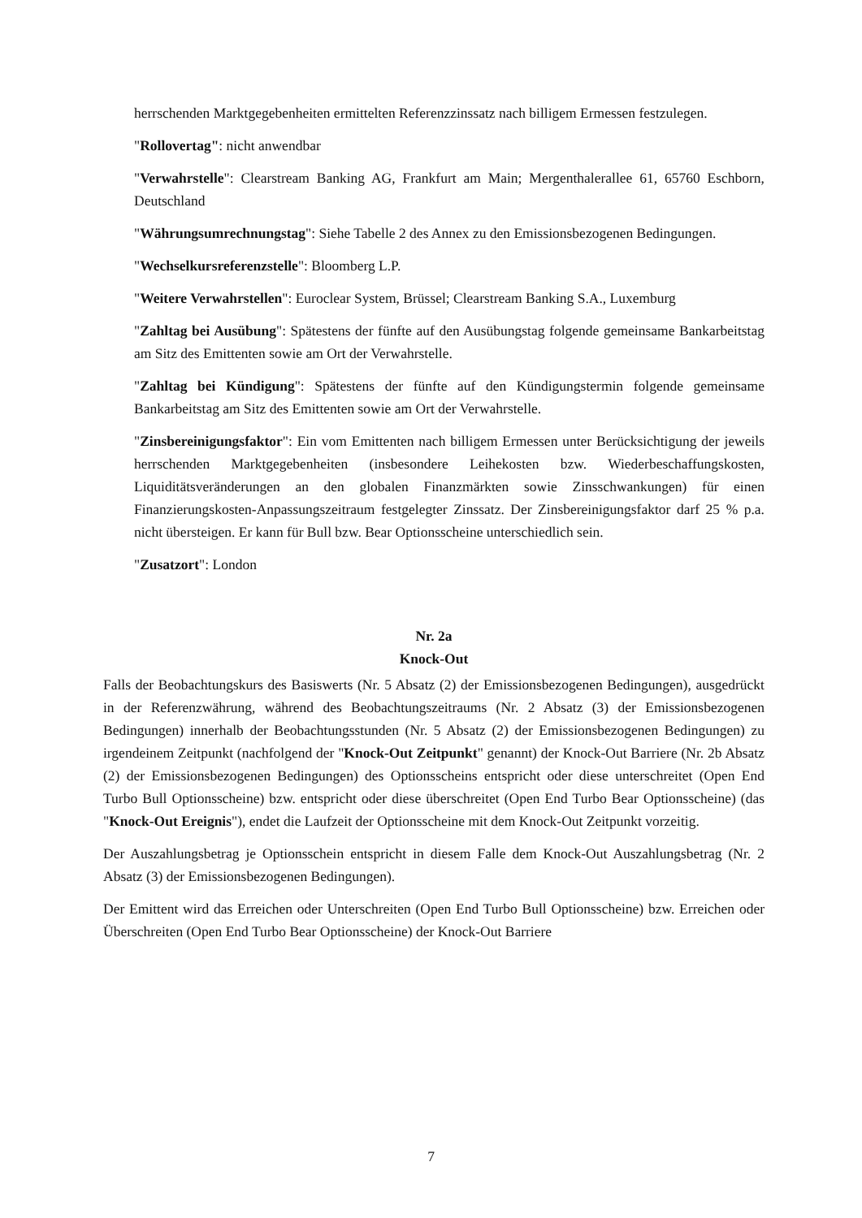herrschenden Marktgegebenheiten ermittelten Referenzzinssatz nach billigem Ermessen festzulegen.
"Rollovertag": nicht anwendbar
"Verwahrstelle": Clearstream Banking AG, Frankfurt am Main; Mergenthalerallee 61, 65760 Eschborn, Deutschland
"Währungsumrechnungstag": Siehe Tabelle 2 des Annex zu den Emissionsbezogenen Bedingungen.
"Wechselkursreferenzstelle": Bloomberg L.P.
"Weitere Verwahrstellen": Euroclear System, Brüssel; Clearstream Banking S.A., Luxemburg
"Zahltag bei Ausübung": Spätestens der fünfte auf den Ausübungstag folgende gemeinsame Bankarbeitstag am Sitz des Emittenten sowie am Ort der Verwahrstelle.
"Zahltag bei Kündigung": Spätestens der fünfte auf den Kündigungstermin folgende gemeinsame Bankarbeitstag am Sitz des Emittenten sowie am Ort der Verwahrstelle.
"Zinsbereinigungsfaktor": Ein vom Emittenten nach billigem Ermessen unter Berücksichtigung der jeweils herrschenden Marktgegebenheiten (insbesondere Leihekosten bzw. Wiederbeschaffungskosten, Liquiditätsveränderungen an den globalen Finanzmärkten sowie Zinsschwankungen) für einen Finanzierungskosten-Anpassungszeitraum festgelegter Zinssatz. Der Zinsbereinigungsfaktor darf 25 % p.a. nicht übersteigen. Er kann für Bull bzw. Bear Optionsscheine unterschiedlich sein.
"Zusatzort": London
Nr. 2a
Knock-Out
Falls der Beobachtungskurs des Basiswerts (Nr. 5 Absatz (2) der Emissionsbezogenen Bedingungen), ausgedrückt in der Referenzwährung, während des Beobachtungszeitraums (Nr. 2 Absatz (3) der Emissionsbezogenen Bedingungen) innerhalb der Beobachtungsstunden (Nr. 5 Absatz (2) der Emissionsbezogenen Bedingungen) zu irgendeinem Zeitpunkt (nachfolgend der "Knock-Out Zeitpunkt" genannt) der Knock-Out Barriere (Nr. 2b Absatz (2) der Emissionsbezogenen Bedingungen) des Optionsscheins entspricht oder diese unterschreitet (Open End Turbo Bull Optionsscheine) bzw. entspricht oder diese überschreitet (Open End Turbo Bear Optionsscheine) (das "Knock-Out Ereignis"), endet die Laufzeit der Optionsscheine mit dem Knock-Out Zeitpunkt vorzeitig.
Der Auszahlungsbetrag je Optionsschein entspricht in diesem Falle dem Knock-Out Auszahlungsbetrag (Nr. 2 Absatz (3) der Emissionsbezogenen Bedingungen).
Der Emittent wird das Erreichen oder Unterschreiten (Open End Turbo Bull Optionsscheine) bzw. Erreichen oder Überschreiten (Open End Turbo Bear Optionsscheine) der Knock-Out Barriere
7